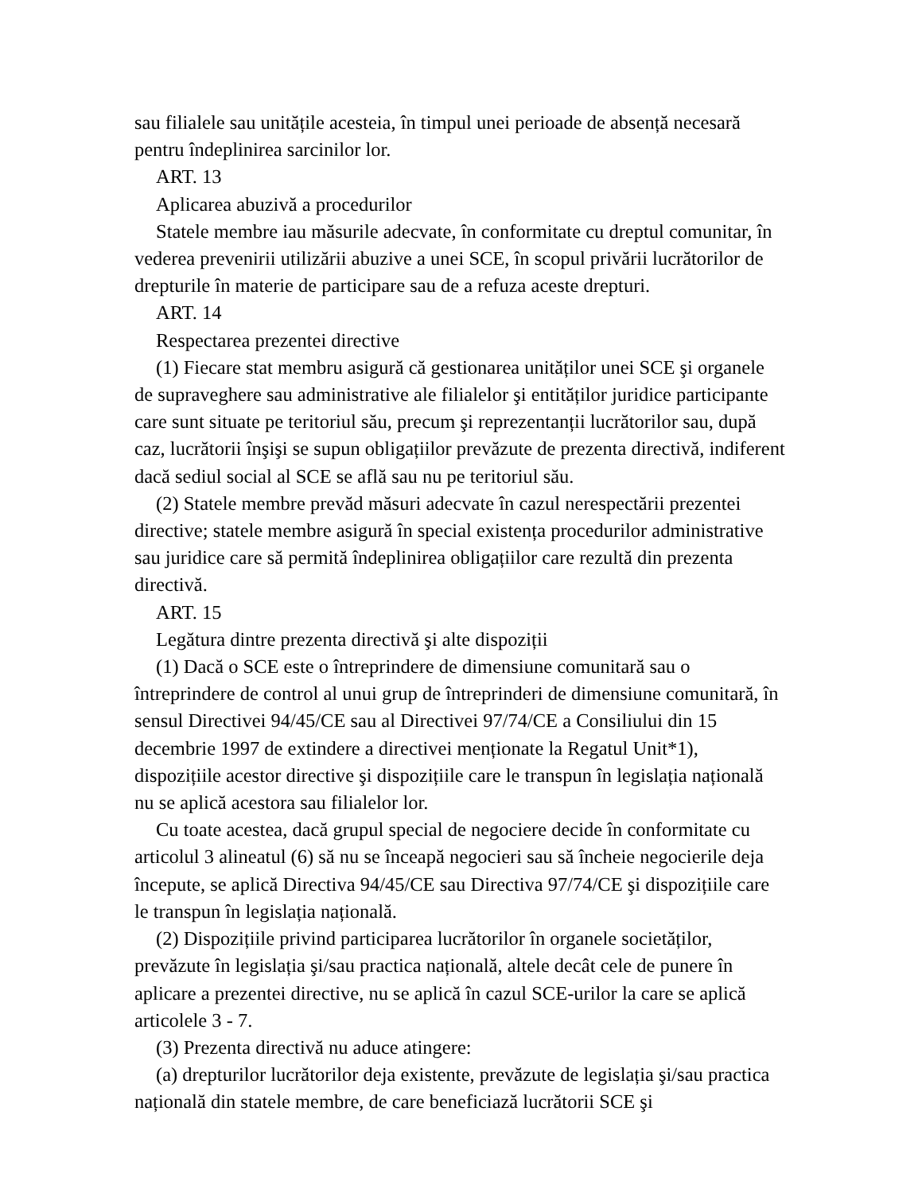sau filialele sau unitățile acesteia, în timpul unei perioade de absență necesară pentru îndeplinirea sarcinilor lor.
ART. 13
Aplicarea abuzivă a procedurilor
Statele membre iau măsurile adecvate, în conformitate cu dreptul comunitar, în vederea prevenirii utilizării abuzive a unei SCE, în scopul privării lucrătorilor de drepturile în materie de participare sau de a refuza aceste drepturi.
ART. 14
Respectarea prezentei directive
(1) Fiecare stat membru asigură că gestionarea unităților unei SCE şi organele de supraveghere sau administrative ale filialelor şi entităților juridice participante care sunt situate pe teritoriul său, precum şi reprezentanții lucrătorilor sau, după caz, lucrătorii înşişi se supun obligațiilor prevăzute de prezenta directivă, indiferent dacă sediul social al SCE se află sau nu pe teritoriul său.
(2) Statele membre prevăd măsuri adecvate în cazul nerespectării prezentei directive; statele membre asigură în special existența procedurilor administrative sau juridice care să permită îndeplinirea obligațiilor care rezultă din prezenta directivă.
ART. 15
Legătura dintre prezenta directivă şi alte dispoziții
(1) Dacă o SCE este o întreprindere de dimensiune comunitară sau o întreprindere de control al unui grup de întreprinderi de dimensiune comunitară, în sensul Directivei 94/45/CE sau al Directivei 97/74/CE a Consiliului din 15 decembrie 1997 de extindere a directivei menționate la Regatul Unit*1), dispozițiile acestor directive şi dispozițiile care le transpun în legislația națională nu se aplică acestora sau filialelor lor.
Cu toate acestea, dacă grupul special de negociere decide în conformitate cu articolul 3 alineatul (6) să nu se înceapă negocieri sau să încheie negocierile deja începute, se aplică Directiva 94/45/CE sau Directiva 97/74/CE şi dispozițiile care le transpun în legislația națională.
(2) Dispozițiile privind participarea lucrătorilor în organele societăților, prevăzute în legislația şi/sau practica națională, altele decât cele de punere în aplicare a prezentei directive, nu se aplică în cazul SCE-urilor la care se aplică articolele 3 - 7.
(3) Prezenta directivă nu aduce atingere:
(a) drepturilor lucrătorilor deja existente, prevăzute de legislația şi/sau practica națională din statele membre, de care beneficiază lucrătorii SCE şi